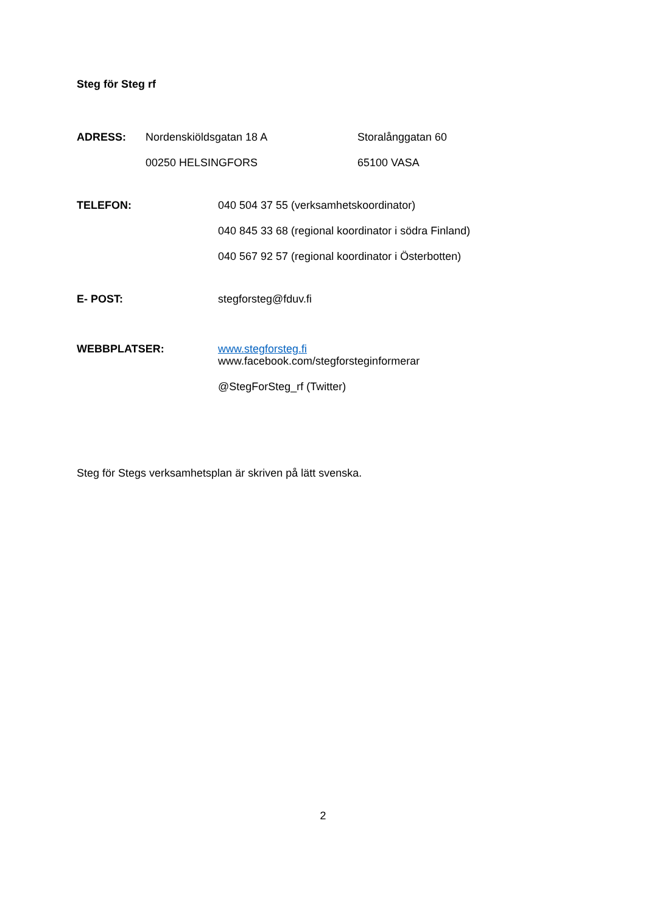Steg för Steg rf
ADRESS:
Nordenskiöldsgatan 18 A
00250 HELSINGFORS
Storalånggatan 60
65100 VASA
TELEFON:
040 504 37 55 (verksamhetskoordinator)
040 845 33 68 (regional koordinator i södra Finland)
040 567 92 57 (regional koordinator i Österbotten)
E- POST:
stegforsteg@fduv.fi
WEBBPLATSER:
www.stegforsteg.fi
www.facebook.com/stegforsteginformerar
@StegForSteg_rf (Twitter)
Steg för Stegs verksamhetsplan är skriven på lätt svenska.
2